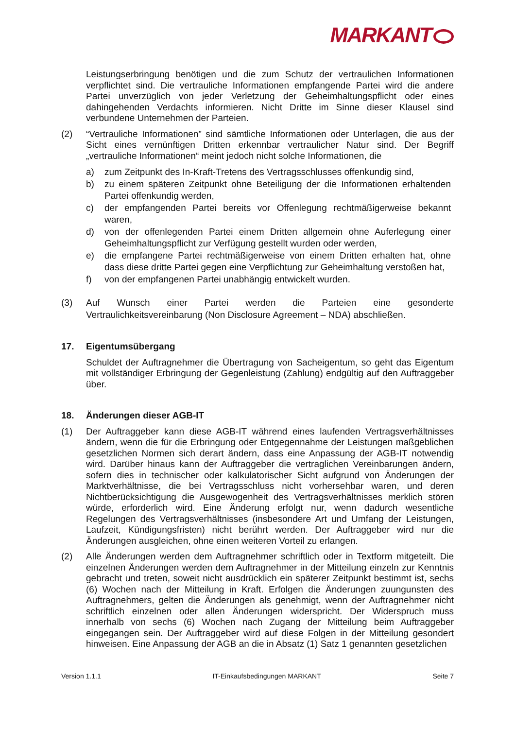MARKANT
Leistungserbringung benötigen und die zum Schutz der vertraulichen Informationen verpflichtet sind. Die vertrauliche Informationen empfangende Partei wird die andere Partei unverzüglich von jeder Verletzung der Geheimhaltungspflicht oder eines dahingehenden Verdachts informieren. Nicht Dritte im Sinne dieser Klausel sind verbundene Unternehmen der Parteien.
(2) “Vertrauliche Informationen” sind sämtliche Informationen oder Unterlagen, die aus der Sicht eines vernünftigen Dritten erkennbar vertraulicher Natur sind. Der Begriff „vertrauliche Informationen“ meint jedoch nicht solche Informationen, die
a) zum Zeitpunkt des In-Kraft-Tretens des Vertragsschlusses offenkundig sind,
b) zu einem späteren Zeitpunkt ohne Beteiligung der die Informationen erhaltenden Partei offenkundig werden,
c) der empfangenden Partei bereits vor Offenlegung rechtmäßigerweise bekannt waren,
d) von der offenlegenden Partei einem Dritten allgemein ohne Auferlegung einer Geheimhaltungspflicht zur Verfügung gestellt wurden oder werden,
e) die empfangene Partei rechtmäßigerweise von einem Dritten erhalten hat, ohne dass diese dritte Partei gegen eine Verpflichtung zur Geheimhaltung verstoßen hat,
f) von der empfangenen Partei unabhängig entwickelt wurden.
(3) Auf Wunsch einer Partei werden die Parteien eine gesonderte Vertraulichkeitsvereinbarung (Non Disclosure Agreement – NDA) abschließen.
17. Eigentumsübergang
Schuldet der Auftragnehmer die Übertragung von Sacheigentum, so geht das Eigentum mit vollständiger Erbringung der Gegenleistung (Zahlung) endgültig auf den Auftraggeber über.
18. Änderungen dieser AGB-IT
(1) Der Auftraggeber kann diese AGB-IT während eines laufenden Vertragsverhältnisses ändern, wenn die für die Erbringung oder Entgegennahme der Leistungen maßgeblichen gesetzlichen Normen sich derart ändern, dass eine Anpassung der AGB-IT notwendig wird. Darüber hinaus kann der Auftraggeber die vertraglichen Vereinbarungen ändern, sofern dies in technischer oder kalkulatorischer Sicht aufgrund von Änderungen der Marktverhältnisse, die bei Vertragsschluss nicht vorhersehbar waren, und deren Nichtberücksichtigung die Ausgewogenheit des Vertragsverhältnisses merklich stören würde, erforderlich wird. Eine Änderung erfolgt nur, wenn dadurch wesentliche Regelungen des Vertragsverhältnisses (insbesondere Art und Umfang der Leistungen, Laufzeit, Kündigungsfristen) nicht berührt werden. Der Auftraggeber wird nur die Änderungen ausgleichen, ohne einen weiteren Vorteil zu erlangen.
(2) Alle Änderungen werden dem Auftragnehmer schriftlich oder in Textform mitgeteilt. Die einzelnen Änderungen werden dem Auftragnehmer in der Mitteilung einzeln zur Kenntnis gebracht und treten, soweit nicht ausdrücklich ein späterer Zeitpunkt bestimmt ist, sechs (6) Wochen nach der Mitteilung in Kraft. Erfolgen die Änderungen zuungunsten des Auftragnehmers, gelten die Änderungen als genehmigt, wenn der Auftragnehmer nicht schriftlich einzelnen oder allen Änderungen widerspricht. Der Widerspruch muss innerhalb von sechs (6) Wochen nach Zugang der Mitteilung beim Auftraggeber eingegangen sein. Der Auftraggeber wird auf diese Folgen in der Mitteilung gesondert hinweisen. Eine Anpassung der AGB an die in Absatz (1) Satz 1 genannten gesetzlichen
Version 1.1.1 IT-Einkaufsbedingungen MARKANT Seite 7